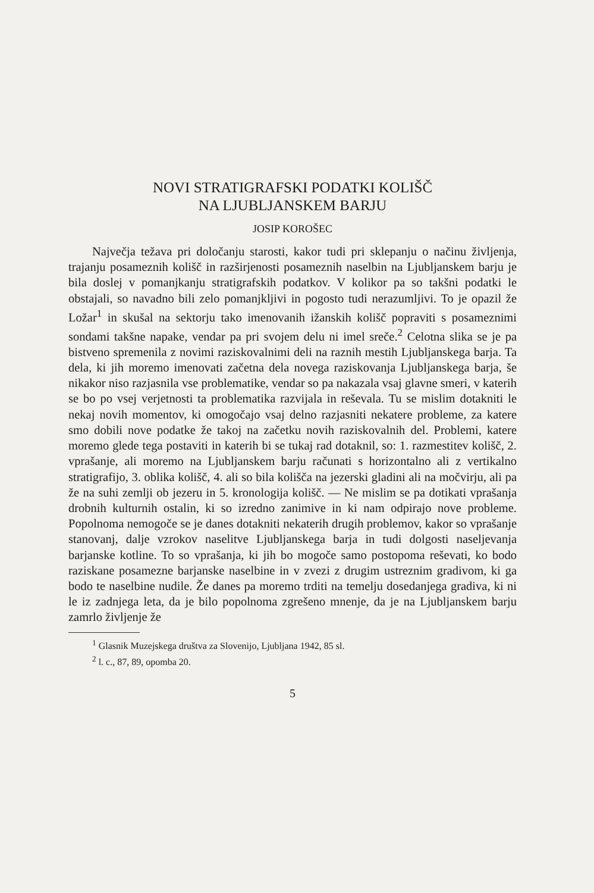NOVI STRATIGRAFSKI PODATKI KOLIŠČ
NA LJUBLJANSKEM BARJU
JOSIP KOROŠEC
Največja težava pri določanju starosti, kakor tudi pri sklepanju o načinu življenja, trajanju posameznih kolišč in razširjenosti posameznih naselbin na Ljubljanskem barju je bila doslej v pomanjkanju stratigrafskih podatkov. V kolikor pa so takšni podatki le obstajali, so navadno bili zelo pomanjkljivi in pogosto tudi nerazumljivi. To je opazil že Ložar<sup>1</sup> in skušal na sektorju tako imenovanih ižanskih kolišč popraviti s posameznimi sondami takšne napake, vendar pa pri svojem delu ni imel sreče.<sup>2</sup> Celotna slika se je pa bistveno spremenila z novimi raziskovalnimi deli na raznih mestih Ljubljanskega barja. Ta dela, ki jih moremo imenovati začetna dela novega raziskovanja Ljubljanskega barja, še nikakor niso razjasnila vse problematike, vendar so pa nakazala vsaj glavne smeri, v katerih se bo po vsej verjetnosti ta problematika razvijala in reševala. Tu se mislim dotakniti le nekaj novih momentov, ki omogočajo vsaj delno razjasniti nekatere probleme, za katere smo dobili nove podatke že takoj na začetku novih raziskovalnih del. Problemi, katere moremo glede tega postaviti in katerih bi se tukaj rad dotaknil, so: 1. razmestitev kolišč, 2. vprašanje, ali moremo na Ljubljanskem barju računati s horizontalno ali z vertikalno stratigrafijo, 3. oblika kolišč, 4. ali so bila kolišča na jezerski gladini ali na močvirju, ali pa že na suhi zemlji ob jezeru in 5. kronologija kolišč. — Ne mislim se pa dotikati vprašanja drobnih kulturnih ostalin, ki so izredno zanimive in ki nam odpirajo nove probleme. Popolnoma nemogoče se je danes dotakniti nekaterih drugih problemov, kakor so vprašanje stanovanj, dalje vzrokov naselitve Ljubljanskega barja in tudi dolgosti naseljevanja barjanske kotline. To so vprašanja, ki jih bo mogoče samo postopoma reševati, ko bodo raziskane posamezne barjanske naselbine in v zvezi z drugim ustreznim gradivom, ki ga bodo te naselbine nudile. Že danes pa moremo trditi na temelju dosedanjega gradiva, ki ni le iz zadnjega leta, da je bilo popolnoma zgrešeno mnenje, da je na Ljubljanskem barju zamrlo življenje že
<sup>1</sup> Glasnik Muzejskega društva za Slovenijo, Ljubljana 1942, 85 sl.
<sup>2</sup> l. c., 87, 89, opomba 20.
5